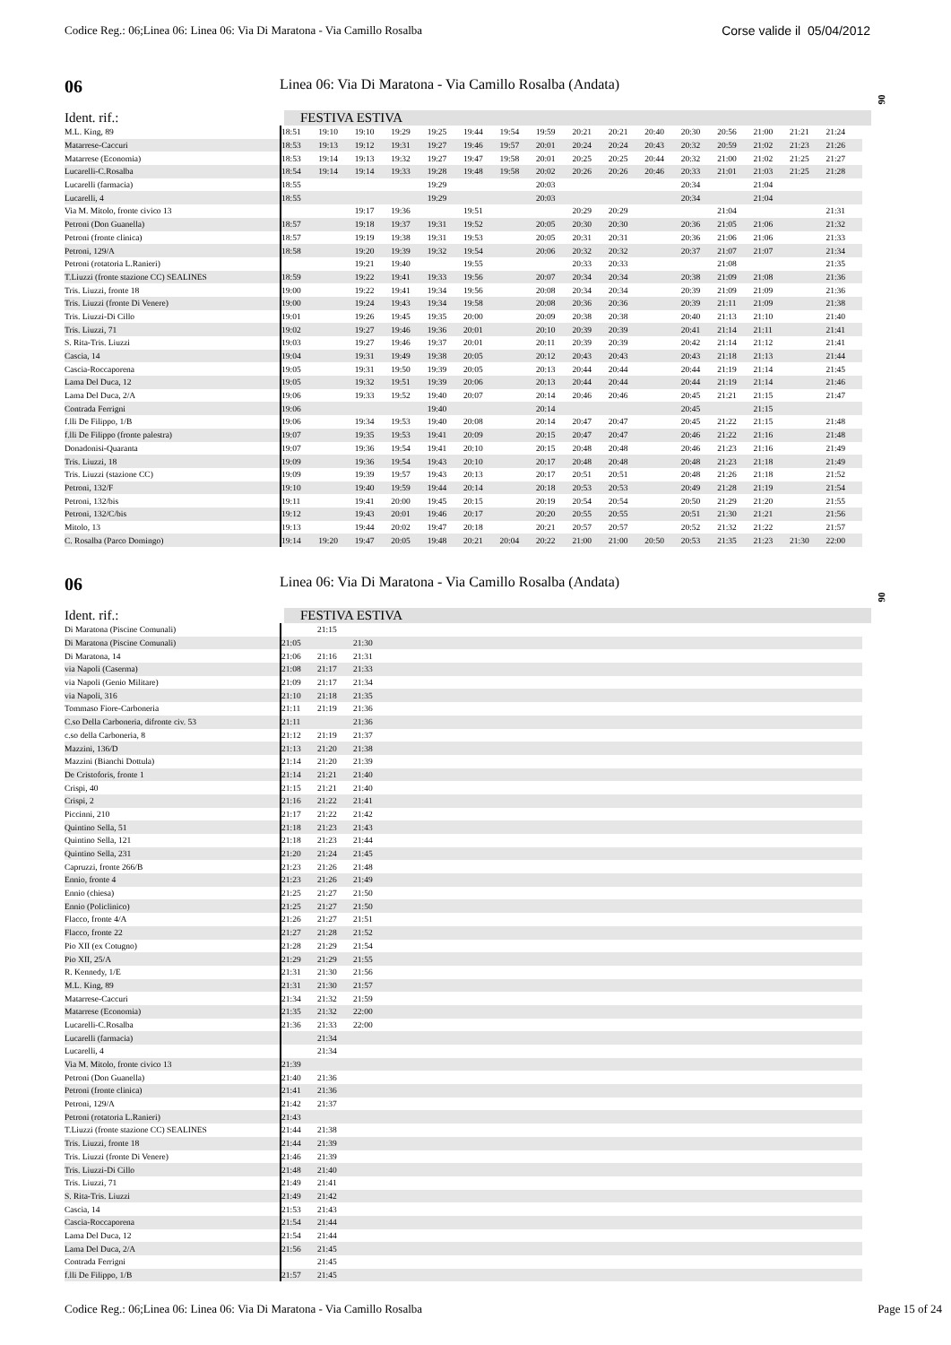Codice Reg.: 06;Linea 06: Linea 06: Via Di Maratona - Via Camillo Rosalba Corse valide il 05/04/2012
06
06 Linea 06: Via Di Maratona - Via Camillo Rosalba (Andata)
Ident. rif.: FESTIVA ESTIVA
| M.L. King, 89 | 18:51 | 19:10 | 19:10 | 19:29 | 19:25 | 19:44 | 19:54 | 19:59 | 20:21 | 20:21 | 20:40 | 20:30 | 20:56 | 21:00 | 21:21 | 21:24 |
| Matarrese-Caccuri | 18:53 | 19:13 | 19:12 | 19:31 | 19:27 | 19:46 | 19:57 | 20:01 | 20:24 | 20:24 | 20:43 | 20:32 | 20:59 | 21:02 | 21:23 | 21:26 |
| Matarrese (Economia) | 18:53 | 19:14 | 19:13 | 19:32 | 19:27 | 19:47 | 19:58 | 20:01 | 20:25 | 20:25 | 20:44 | 20:32 | 21:00 | 21:02 | 21:25 | 21:27 |
| Lucarelli-C.Rosalba | 18:54 | 19:14 | 19:14 | 19:33 | 19:28 | 19:48 | 19:58 | 20:02 | 20:26 | 20:26 | 20:46 | 20:33 | 21:01 | 21:03 | 21:25 | 21:28 |
| Lucarelli (farmacia) | 18:55 | | | | 19:29 | | | 20:03 | | | | 20:34 | | 21:04 | | |
| Lucarelli, 4 | 18:55 | | | | 19:29 | | | 20:03 | | | | 20:34 | | 21:04 | | |
| Via M. Mitolo, fronte civico 13 | | | 19:17 | 19:36 | | 19:51 | | | 20:29 | 20:29 | | | 21:04 | | | 21:31 |
| Petroni (Don Guanella) | 18:57 | | 19:18 | 19:37 | 19:31 | 19:52 | | 20:05 | 20:30 | 20:30 | | 20:36 | 21:05 | 21:06 | | 21:32 |
| Petroni (fronte clinica) | 18:57 | | 19:19 | 19:38 | 19:31 | 19:53 | | 20:05 | 20:31 | 20:31 | | 20:36 | 21:06 | 21:06 | | 21:33 |
| Petroni, 129/A | 18:58 | | 19:20 | 19:39 | 19:32 | 19:54 | | 20:06 | 20:32 | 20:32 | | 20:37 | 21:07 | 21:07 | | 21:34 |
| Petroni (rotatoria L.Ranieri) | | | 19:21 | 19:40 | | 19:55 | | | 20:33 | 20:33 | | | 21:08 | | | 21:35 |
| T.Liuzzi (fronte stazione CC) SEALINES | 18:59 | | 19:22 | 19:41 | 19:33 | 19:56 | | 20:07 | 20:34 | 20:34 | | 20:38 | 21:09 | 21:08 | | 21:36 |
| Tris. Liuzzi, fronte 18 | 19:00 | | 19:22 | 19:41 | 19:34 | 19:56 | | 20:08 | 20:34 | 20:34 | | 20:39 | 21:09 | 21:09 | | 21:36 |
| Tris. Liuzzi (fronte Di Venere) | 19:00 | | 19:24 | 19:43 | 19:34 | 19:58 | | 20:08 | 20:36 | 20:36 | | 20:39 | 21:11 | 21:09 | | 21:38 |
| Tris. Liuzzi-Di Cillo | 19:01 | | 19:26 | 19:45 | 19:35 | 20:00 | | 20:09 | 20:38 | 20:38 | | 20:40 | 21:13 | 21:10 | | 21:40 |
| Tris. Liuzzi, 71 | 19:02 | | 19:27 | 19:46 | 19:36 | 20:01 | | 20:10 | 20:39 | 20:39 | | 20:41 | 21:14 | 21:11 | | 21:41 |
| S. Rita-Tris. Liuzzi | 19:03 | | 19:27 | 19:46 | 19:37 | 20:01 | | 20:11 | 20:39 | 20:39 | | 20:42 | 21:14 | 21:12 | | 21:41 |
| Cascia, 14 | 19:04 | | 19:31 | 19:49 | 19:38 | 20:05 | | 20:12 | 20:43 | 20:43 | | 20:43 | 21:18 | 21:13 | | 21:44 |
| Cascia-Roccaporena | 19:05 | | 19:31 | 19:50 | 19:39 | 20:05 | | 20:13 | 20:44 | 20:44 | | 20:44 | 21:19 | 21:14 | | 21:45 |
| Lama Del Duca, 12 | 19:05 | | 19:32 | 19:51 | 19:39 | 20:06 | | 20:13 | 20:44 | 20:44 | | 20:44 | 21:19 | 21:14 | | 21:46 |
| Lama Del Duca, 2/A | 19:06 | | 19:33 | 19:52 | 19:40 | 20:07 | | 20:14 | 20:46 | 20:46 | | 20:45 | 21:21 | 21:15 | | 21:47 |
| Contrada Ferrigni | 19:06 | | | | 19:40 | | | 20:14 | | | | 20:45 | | 21:15 | | |
| f.lli De Filippo, 1/B | 19:06 | | 19:34 | 19:53 | 19:40 | 20:08 | | 20:14 | 20:47 | 20:47 | | 20:45 | 21:22 | 21:15 | | 21:48 |
| f.lli De Filippo (fronte palestra) | 19:07 | | 19:35 | 19:53 | 19:41 | 20:09 | | 20:15 | 20:47 | 20:47 | | 20:46 | 21:22 | 21:16 | | 21:48 |
| Donadonisi-Quaranta | 19:07 | | 19:36 | 19:54 | 19:41 | 20:10 | | 20:15 | 20:48 | 20:48 | | 20:46 | 21:23 | 21:16 | | 21:49 |
| Tris. Liuzzi, 18 | 19:09 | | 19:36 | 19:54 | 19:43 | 20:10 | | 20:17 | 20:48 | 20:48 | | 20:48 | 21:23 | 21:18 | | 21:49 |
| Tris. Liuzzi (stazione CC) | 19:09 | | 19:39 | 19:57 | 19:43 | 20:13 | | 20:17 | 20:51 | 20:51 | | 20:48 | 21:26 | 21:18 | | 21:52 |
| Petroni, 132/F | 19:10 | | 19:40 | 19:59 | 19:44 | 20:14 | | 20:18 | 20:53 | 20:53 | | 20:49 | 21:28 | 21:19 | | 21:54 |
| Petroni, 132/bis | 19:11 | | 19:41 | 20:00 | 19:45 | 20:15 | | 20:19 | 20:54 | 20:54 | | 20:50 | 21:29 | 21:20 | | 21:55 |
| Petroni, 132/C/bis | 19:12 | | 19:43 | 20:01 | 19:46 | 20:17 | | 20:20 | 20:55 | 20:55 | | 20:51 | 21:30 | 21:21 | | 21:56 |
| Mitolo, 13 | 19:13 | | 19:44 | 20:02 | 19:47 | 20:18 | | 20:21 | 20:57 | 20:57 | | 20:52 | 21:32 | 21:22 | | 21:57 |
| C. Rosalba (Parco Domingo) | 19:14 | 19:20 | 19:47 | 20:05 | 19:48 | 20:21 | 20:04 | 20:22 | 21:00 | 21:00 | 20:50 | 20:53 | 21:35 | 21:23 | 21:30 | 22:00 |
06
06 Linea 06: Via Di Maratona - Via Camillo Rosalba (Andata)
Ident. rif.: FESTIVA ESTIVA
| Di Maratona (Piscine Comunali) | | 21:15 | | |
| Di Maratona (Piscine Comunali) | 21:05 | | 21:30 | |
| Di Maratona, 14 | 21:06 | 21:16 | 21:31 | |
| via Napoli (Caserma) | 21:08 | 21:17 | 21:33 | |
| via Napoli (Genio Militare) | 21:09 | 21:17 | 21:34 | |
| via Napoli, 316 | 21:10 | 21:18 | 21:35 | |
| Tommaso Fiore-Carboneria | 21:11 | 21:19 | 21:36 | |
| C.so Della Carboneria, difronte civ. 53 | 21:11 | | 21:36 | |
| c.so della Carboneria, 8 | 21:12 | 21:19 | 21:37 | |
| Mazzini, 136/D | 21:13 | 21:20 | 21:38 | |
| Mazzini (Bianchi Dottula) | 21:14 | 21:20 | 21:39 | |
| De Cristoforis, fronte 1 | 21:14 | 21:21 | 21:40 | |
| Crispi, 40 | 21:15 | 21:21 | 21:40 | |
| Crispi, 2 | 21:16 | 21:22 | 21:41 | |
| Piccinni, 210 | 21:17 | 21:22 | 21:42 | |
| Quintino Sella, 51 | 21:18 | 21:23 | 21:43 | |
| Quintino Sella, 121 | 21:18 | 21:23 | 21:44 | |
| Quintino Sella, 231 | 21:20 | 21:24 | 21:45 | |
| Capruzzi, fronte 266/B | 21:23 | 21:26 | 21:48 | |
| Ennio, fronte 4 | 21:23 | 21:26 | 21:49 | |
| Ennio (chiesa) | 21:25 | 21:27 | 21:50 | |
| Ennio (Policlinico) | 21:25 | 21:27 | 21:50 | |
| Flacco, fronte 4/A | 21:26 | 21:27 | 21:51 | |
| Flacco, fronte 22 | 21:27 | 21:28 | 21:52 | |
| Pio XII (ex Cotugno) | 21:28 | 21:29 | 21:54 | |
| Pio XII, 25/A | 21:29 | 21:29 | 21:55 | |
| R. Kennedy, 1/E | 21:31 | 21:30 | 21:56 | |
| M.L. King, 89 | 21:31 | 21:30 | 21:57 | |
| Matarrese-Caccuri | 21:34 | 21:32 | 21:59 | |
| Matarrese (Economia) | 21:35 | 21:32 | 22:00 | |
| Lucarelli-C.Rosalba | 21:36 | 21:33 | 22:00 | |
| Lucarelli (farmacia) | | 21:34 | | |
| Lucarelli, 4 | | 21:34 | | |
| Via M. Mitolo, fronte civico 13 | 21:39 | | | |
| Petroni (Don Guanella) | 21:40 | 21:36 | | |
| Petroni (fronte clinica) | 21:41 | 21:36 | | |
| Petroni, 129/A | 21:42 | 21:37 | | |
| Petroni (rotatoria L.Ranieri) | 21:43 | | | |
| T.Liuzzi (fronte stazione CC) SEALINES | 21:44 | 21:38 | | |
| Tris. Liuzzi, fronte 18 | 21:44 | 21:39 | | |
| Tris. Liuzzi (fronte Di Venere) | 21:46 | 21:39 | | |
| Tris. Liuzzi-Di Cillo | 21:48 | 21:40 | | |
| Tris. Liuzzi, 71 | 21:49 | 21:41 | | |
| S. Rita-Tris. Liuzzi | 21:49 | 21:42 | | |
| Cascia, 14 | 21:53 | 21:43 | | |
| Cascia-Roccaporena | 21:54 | 21:44 | | |
| Lama Del Duca, 12 | 21:54 | 21:44 | | |
| Lama Del Duca, 2/A | 21:56 | 21:45 | | |
| Contrada Ferrigni | | 21:45 | | |
| f.lli De Filippo, 1/B | 21:57 | 21:45 | | |
Codice Reg.: 06;Linea 06: Linea 06: Via Di Maratona - Via Camillo Rosalba Page 15 of 24